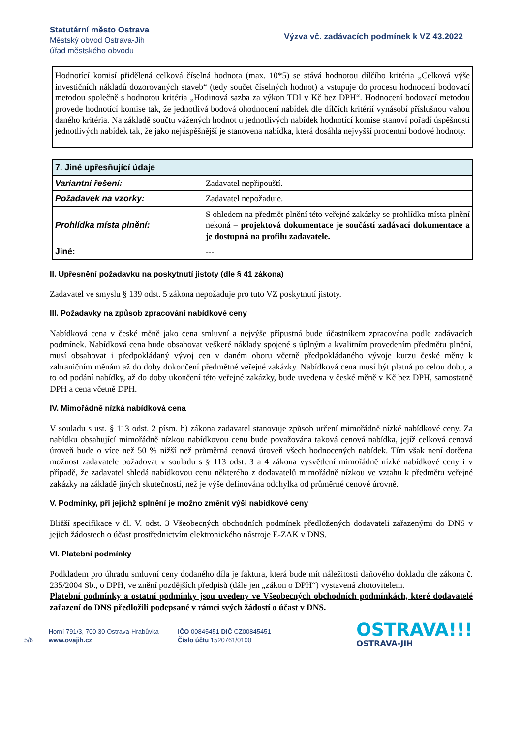Statutární město Ostrava
Městský obvod Ostrava-Jih
úřad městského obvodu
Výzva vč. zadávacích podmínek k VZ 43.2022
Hodnotící komisí přidělená celková číselná hodnota (max. 10*5) se stává hodnotou dílčího kritéria „Celková výše investičních nákladů dozorovaných staveb“ (tedy součet číselných hodnot) a vstupuje do procesu hodnocení bodovací metodou společně s hodnotou kritéria „Hodinová sazba za výkon TDI v Kč bez DPH“. Hodnocení bodovací metodou provede hodnotící komise tak, že jednotlivá bodová ohodnocení nabídek dle dílčích kritérií vynásobí příslušnou vahou daného kritéria. Na základě součtu vážených hodnot u jednotlivých nabídek hodnotící komise stanoví pořadí úspěšnosti jednotlivých nabídek tak, že jako nejúspěšnější je stanovena nabídka, která dosáhla nejvyšší procentní bodové hodnoty.
| 7. Jiné upřesňující údaje | |
| --- | --- |
| Variantní řešení: | Zadavatel nepřipouští. |
| Požadavek na vzorky: | Zadavatel nepožaduje. |
| Prohlídka místa plnění: | S ohledem na předmět plnění této veřejné zakázky se prohlídka místa plnění nekoná – projektová dokumentace je součástí zadávací dokumentace a je dostupná na profilu zadavatele. |
| Jiné: | --- |
II. Upřesnění požadavku na poskytnutí jistoty (dle § 41 zákona)
Zadavatel ve smyslu § 139 odst. 5 zákona nepožaduje pro tuto VZ poskytnutí jistoty.
III. Požadavky na způsob zpracování nabídkové ceny
Nabídková cena v české měně jako cena smluvní a nejvýše přípustná bude účastníkem zpracována podle zadávacích podmínek. Nabídková cena bude obsahovat veškeré náklady spojené s úplným a kvalitním provedením předmětu plnění, musí obsahovat i předpokládaný vývoj cen v daném oboru včetně předpokládaného vývoje kurzu české měny k zahraničním měnám až do doby dokončení předmětné veřejné zakázky. Nabídková cena musí být platná po celou dobu, a to od podání nabídky, až do doby ukončení této veřejné zakázky, bude uvedena v české měně v Kč bez DPH, samostatně DPH a cena včetně DPH.
IV. Mimořádně nízká nabídková cena
V souladu s ust. § 113 odst. 2 písm. b) zákona zadavatel stanovuje způsob určení mimořádně nízké nabídkové ceny. Za nabídku obsahující mimořádně nízkou nabídkovou cenu bude považována taková cenová nabídka, jejíž celková cenová úroveň bude o více než 50 % nižší než průměrná cenová úroveň všech hodnocených nabídek. Tím však není dotčena možnost zadavatele požadovat v souladu s § 113 odst. 3 a 4 zákona vysvětlení mimořádně nízké nabídkové ceny i v případě, že zadavatel shledá nabídkovou cenu některého z dodavatelů mimořádně nízkou ve vztahu k předmětu veřejné zakázky na základě jiných skutečností, než je výše definována odchylka od průměrné cenové úrovně.
V. Podmínky, při jejichž splnění je možno změnit výši nabídkové ceny
Bližší specifikace v čl. V. odst. 3 Všeobecných obchodních podmínek předložených dodavateli zařazenými do DNS v jejich žádostech o účast prostřednictvím elektronického nástroje E-ZAK v DNS.
VI. Platební podmínky
Podkladem pro úhradu smluvní ceny dodaného díla je faktura, která bude mít náležitosti daňového dokladu dle zákona č. 235/2004 Sb., o DPH, ve znění pozdějších předpisů (dále jen „zákon o DPH“) vystavená zhotovitelem.
Platební podmínky a ostatní podmínky jsou uvedeny ve Všeobecných obchodních podmínkách, které dodavatelé zařazení do DNS předložili podepsané v rámci svých žádostí o účast v DNS.
5/6
Horní 791/3, 700 30 Ostrava-Hrabůvka
www.ovajih.cz
IČO 00845451 DIČ CZ00845451
Číslo účtu 1520761/0100
OSTRAVA!!!
OSTRAVA-JIH